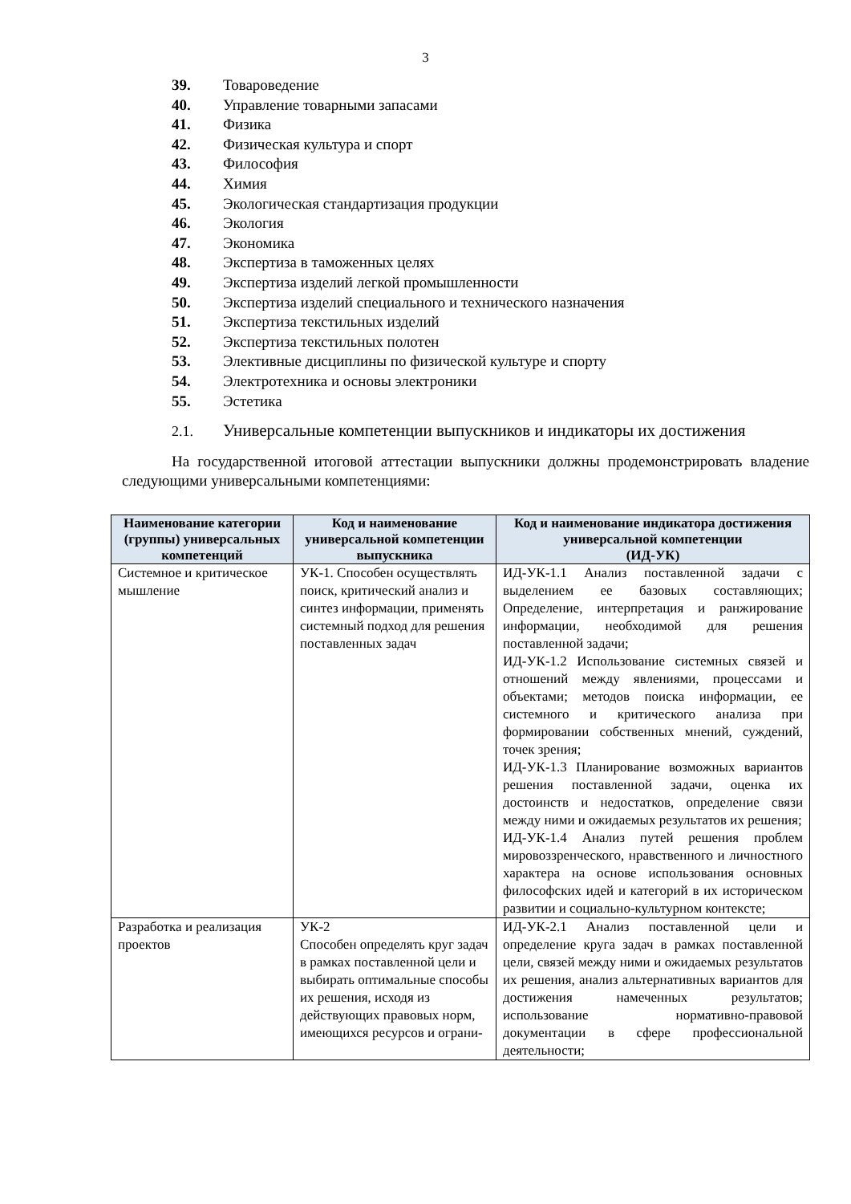3
39. Товароведение
40. Управление товарными запасами
41. Физика
42. Физическая культура и спорт
43. Философия
44. Химия
45. Экологическая стандартизация продукции
46. Экология
47. Экономика
48. Экспертиза в таможенных целях
49. Экспертиза изделий легкой промышленности
50. Экспертиза изделий специального и технического назначения
51. Экспертиза текстильных изделий
52. Экспертиза текстильных полотен
53. Элективные дисциплины по физической культуре и спорту
54. Электротехника и основы электроники
55. Эстетика
2.1. Универсальные компетенции выпускников и индикаторы их достижения
На государственной итоговой аттестации выпускники должны продемонстрировать владение следующими универсальными компетенциями:
| Наименование категории (группы) универсальных компетенций | Код и наименование универсальной компетенции выпускника | Код и наименование индикатора достижения универсальной компетенции (ИД-УК) |
| --- | --- | --- |
| Системное и критическое мышление | УК-1. Способен осуществлять поиск, критический анализ и синтез информации, применять системный подход для решения поставленных задач | ИД-УК-1.1 Анализ поставленной задачи с выделением ее базовых составляющих; Определение, интерпретация и ранжирование информации, необходимой для решения поставленной задачи; ИД-УК-1.2 Использование системных связей и отношений между явлениями, процессами и объектами; методов поиска информации, ее системного и критического анализа при формировании собственных мнений, суждений, точек зрения; ИД-УК-1.3 Планирование возможных вариантов решения поставленной задачи, оценка их достоинств и недостатков, определение связи между ними и ожидаемых результатов их решения; ИД-УК-1.4 Анализ путей решения проблем мировоззренческого, нравственного и личностного характера на основе использования основных философских идей и категорий в их историческом развитии и социально-культурном контексте; |
| Разработка и реализация проектов | УК-2 Способен определять круг задач в рамках поставленной цели и выбирать оптимальные способы их решения, исходя из действующих правовых норм, имеющихся ресурсов и ограни- | ИД-УК-2.1 Анализ поставленной цели и определение круга задач в рамках поставленной цели, связей между ними и ожидаемых результатов их решения, анализ альтернативных вариантов для достижения намеченных результатов; использование нормативно-правовой документации в сфере профессиональной деятельности; |